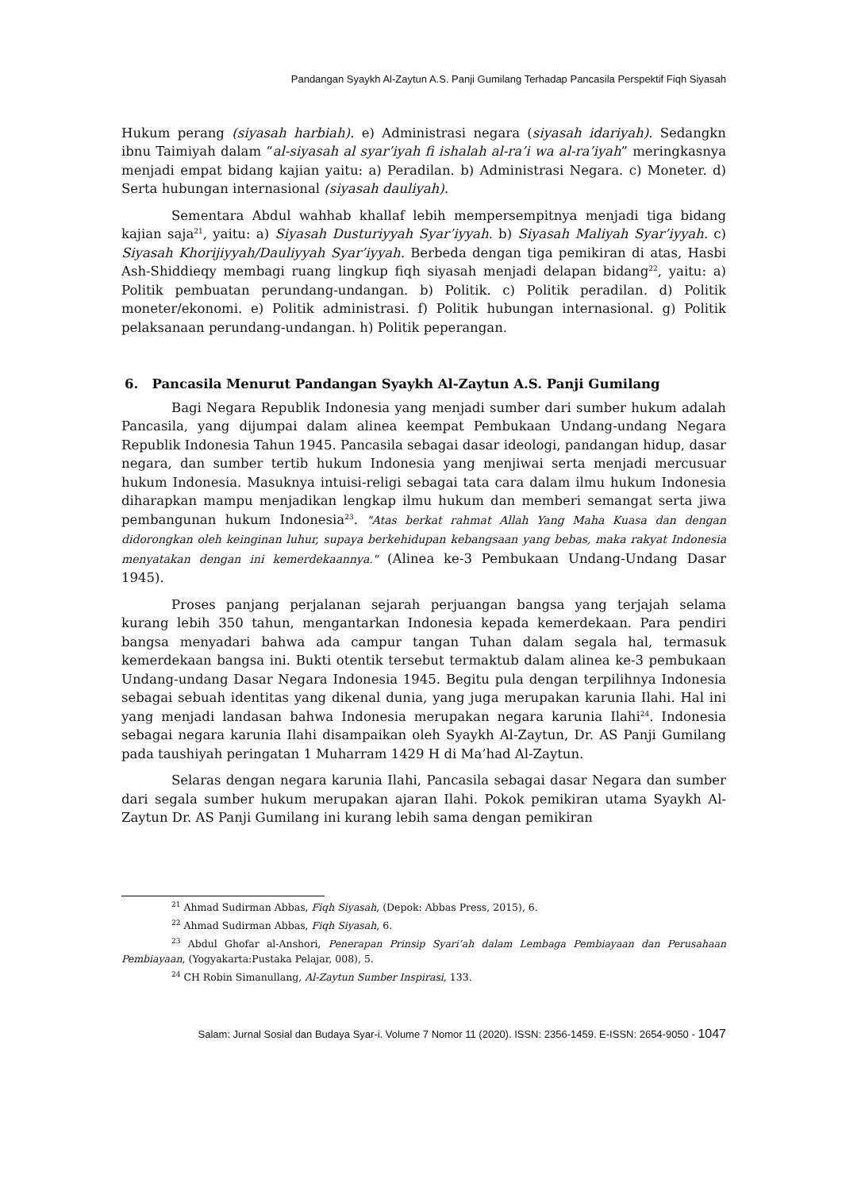Pandangan Syaykh Al-Zaytun A.S. Panji Gumilang Terhadap Pancasila Perspektif Fiqh Siyasah
Hukum perang (siyasah harbiah). e) Administrasi negara (siyasah idariyah). Sedangkn ibnu Taimiyah dalam “al-siyasah al syar’iyah fi ishalah al-ra’i wa al-ra’iyah” meringkasnya menjadi empat bidang kajian yaitu: a) Peradilan. b) Administrasi Negara. c) Moneter. d) Serta hubungan internasional (siyasah dauliyah).
Sementara Abdul wahhab khallaf lebih mempersempitnya menjadi tiga bidang kajian saja<sup>21</sup>, yaitu: a) Siyasah Dusturiyyah Syar’iyyah. b) Siyasah Maliyah Syar’iyyah. c) Siyasah Khorijiyyah/Dauliyyah Syar’iyyah. Berbeda dengan tiga pemikiran di atas, Hasbi Ash-Shiddieqy membagi ruang lingkup fiqh siyasah menjadi delapan bidang<sup>22</sup>, yaitu: a) Politik pembuatan perundang-undangan. b) Politik. c) Politik peradilan. d) Politik moneter/ekonomi. e) Politik administrasi. f) Politik hubungan internasional. g) Politik pelaksanaan perundang-undangan. h) Politik peperangan.
6. Pancasila Menurut Pandangan Syaykh Al-Zaytun A.S. Panji Gumilang
Bagi Negara Republik Indonesia yang menjadi sumber dari sumber hukum adalah Pancasila, yang dijumpai dalam alinea keempat Pembukaan Undang-undang Negara Republik Indonesia Tahun 1945. Pancasila sebagai dasar ideologi, pandangan hidup, dasar negara, dan sumber tertib hukum Indonesia yang menjiwai serta menjadi mercusuar hukum Indonesia. Masuknya intuisi-religi sebagai tata cara dalam ilmu hukum Indonesia diharapkan mampu menjadikan lengkap ilmu hukum dan memberi semangat serta jiwa pembangunan hukum Indonesia<sup>23</sup>. "Atas berkat rahmat Allah Yang Maha Kuasa dan dengan didorongkan oleh keinginan luhur, supaya berkehidupan kebangsaan yang bebas, maka rakyat Indonesia menyatakan dengan ini kemerdekaannya." (Alinea ke-3 Pembukaan Undang-Undang Dasar 1945).
Proses panjang perjalanan sejarah perjuangan bangsa yang terjajah selama kurang lebih 350 tahun, mengantarkan Indonesia kepada kemerdekaan. Para pendiri bangsa menyadari bahwa ada campur tangan Tuhan dalam segala hal, termasuk kemerdekaan bangsa ini. Bukti otentik tersebut termaktub dalam alinea ke-3 pembukaan Undang-undang Dasar Negara Indonesia 1945. Begitu pula dengan terpilihnya Indonesia sebagai sebuah identitas yang dikenal dunia, yang juga merupakan karunia Ilahi. Hal ini yang menjadi landasan bahwa Indonesia merupakan negara karunia Ilahi<sup>24</sup>. Indonesia sebagai negara karunia Ilahi disampaikan oleh Syaykh Al-Zaytun, Dr. AS Panji Gumilang pada taushiyah peringatan 1 Muharram 1429 H di Ma’had Al-Zaytun.
Selaras dengan negara karunia Ilahi, Pancasila sebagai dasar Negara dan sumber dari segala sumber hukum merupakan ajaran Ilahi. Pokok pemikiran utama Syaykh Al-Zaytun Dr. AS Panji Gumilang ini kurang lebih sama dengan pemikiran
<sup>21</sup> Ahmad Sudirman Abbas, Fiqh Siyasah, (Depok: Abbas Press, 2015), 6.
<sup>22</sup> Ahmad Sudirman Abbas, Fiqh Siyasah, 6.
<sup>23</sup> Abdul Ghofar al-Anshori, Penerapan Prinsip Syari’ah dalam Lembaga Pembiayaan dan Perusahaan Pembiayaan, (Yogyakarta:Pustaka Pelajar, 008), 5.
<sup>24</sup> CH Robin Simanullang, Al-Zaytun Sumber Inspirasi, 133.
Salam: Jurnal Sosial dan Budaya Syar-i. Volume 7 Nomor 11 (2020). ISSN: 2356-1459. E-ISSN: 2654-9050 - 1047